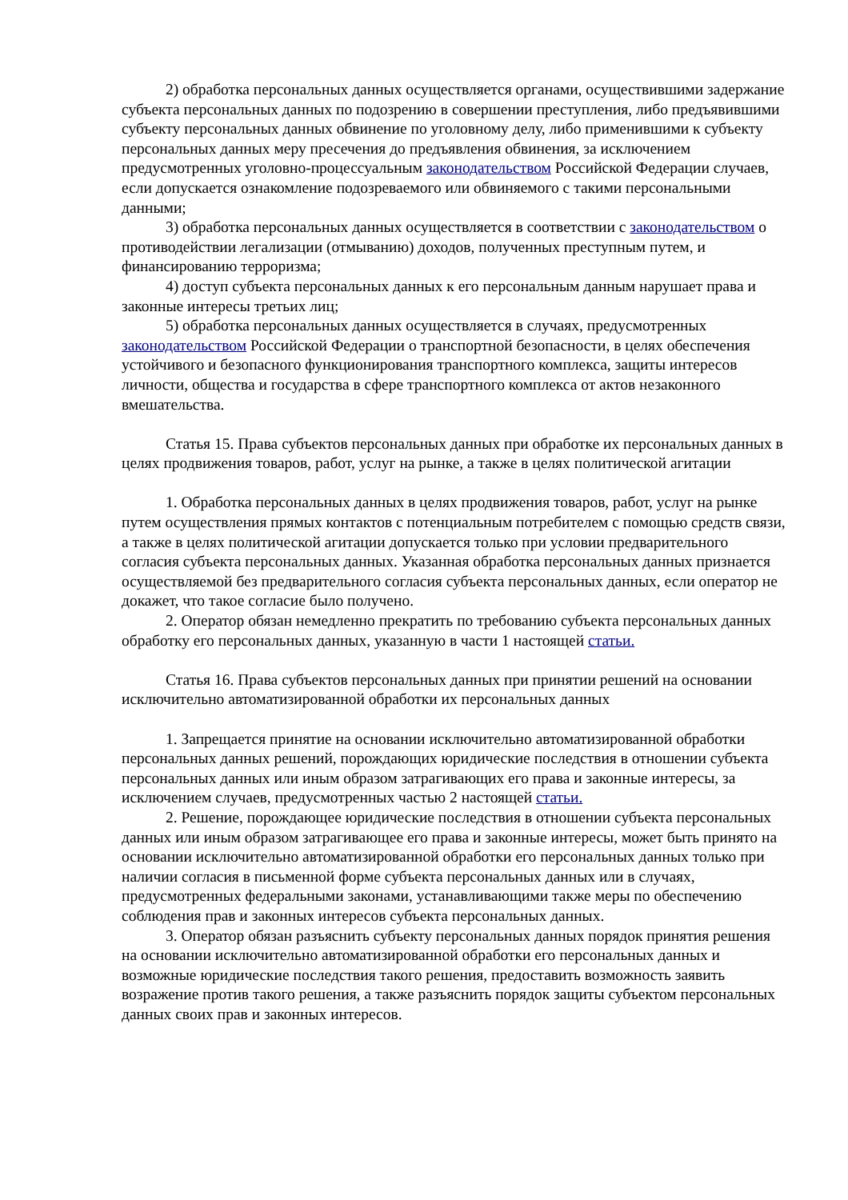2) обработка персональных данных осуществляется органами, осуществившими задержание субъекта персональных данных по подозрению в совершении преступления, либо предъявившими субъекту персональных данных обвинение по уголовному делу, либо применившими к субъекту персональных данных меру пресечения до предъявления обвинения, за исключением предусмотренных уголовно-процессуальным законодательством Российской Федерации случаев, если допускается ознакомление подозреваемого или обвиняемого с такими персональными данными;
3) обработка персональных данных осуществляется в соответствии с законодательством о противодействии легализации (отмыванию) доходов, полученных преступным путем, и финансированию терроризма;
4) доступ субъекта персональных данных к его персональным данным нарушает права и законные интересы третьих лиц;
5) обработка персональных данных осуществляется в случаях, предусмотренных законодательством Российской Федерации о транспортной безопасности, в целях обеспечения устойчивого и безопасного функционирования транспортного комплекса, защиты интересов личности, общества и государства в сфере транспортного комплекса от актов незаконного вмешательства.
Статья 15. Права субъектов персональных данных при обработке их персональных данных в целях продвижения товаров, работ, услуг на рынке, а также в целях политической агитации
1. Обработка персональных данных в целях продвижения товаров, работ, услуг на рынке путем осуществления прямых контактов с потенциальным потребителем с помощью средств связи, а также в целях политической агитации допускается только при условии предварительного согласия субъекта персональных данных. Указанная обработка персональных данных признается осуществляемой без предварительного согласия субъекта персональных данных, если оператор не докажет, что такое согласие было получено.
2. Оператор обязан немедленно прекратить по требованию субъекта персональных данных обработку его персональных данных, указанную в части 1 настоящей статьи.
Статья 16. Права субъектов персональных данных при принятии решений на основании исключительно автоматизированной обработки их персональных данных
1. Запрещается принятие на основании исключительно автоматизированной обработки персональных данных решений, порождающих юридические последствия в отношении субъекта персональных данных или иным образом затрагивающих его права и законные интересы, за исключением случаев, предусмотренных частью 2 настоящей статьи.
2. Решение, порождающее юридические последствия в отношении субъекта персональных данных или иным образом затрагивающее его права и законные интересы, может быть принято на основании исключительно автоматизированной обработки его персональных данных только при наличии согласия в письменной форме субъекта персональных данных или в случаях, предусмотренных федеральными законами, устанавливающими также меры по обеспечению соблюдения прав и законных интересов субъекта персональных данных.
3. Оператор обязан разъяснить субъекту персональных данных порядок принятия решения на основании исключительно автоматизированной обработки его персональных данных и возможные юридические последствия такого решения, предоставить возможность заявить возражение против такого решения, а также разъяснить порядок защиты субъектом персональных данных своих прав и законных интересов.